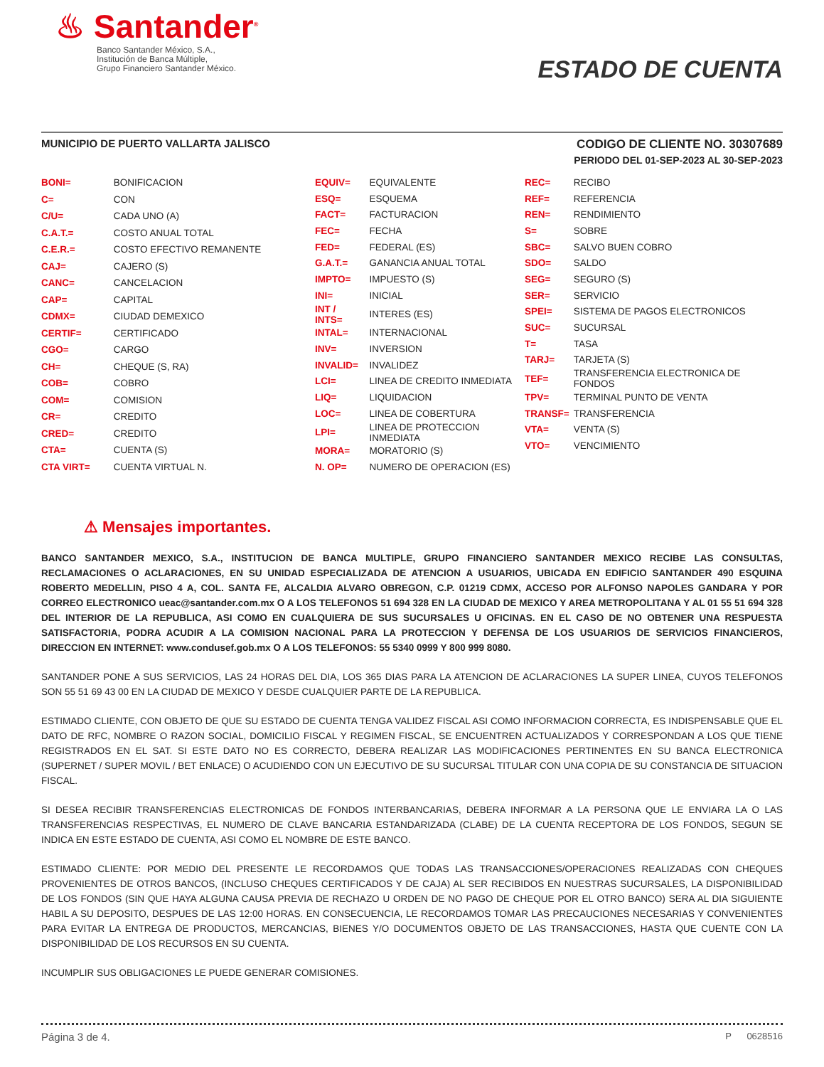♨ Santander<sup>®</sup>
Banco Santander México, S.A.,
Institución de Banca Múltiple,
Grupo Financiero Santander México.
ESTADO DE CUENTA
MUNICIPIO DE PUERTO VALLARTA JALISCO
CODIGO DE CLIENTE NO. 30307689
PERIODO DEL 01-SEP-2023 AL 30-SEP-2023
| BONI= | BONIFICACION |
| C= | CON |
| C/U= | CADA UNO (A) |
| C.A.T.= | COSTO ANUAL TOTAL |
| C.E.R.= | COSTO EFECTIVO REMANENTE |
| CAJ= | CAJERO (S) |
| CANC= | CANCELACION |
| CAP= | CAPITAL |
| CDMX= | CIUDAD DEMEXICO |
| CERTIF= | CERTIFICADO |
| CGO= | CARGO |
| CH= | CHEQUE (S, RA) |
| COB= | COBRO |
| COM= | COMISION |
| CR= | CREDITO |
| CRED= | CREDITO |
| CTA= | CUENTA (S) |
| CTA VIRT= | CUENTA VIRTUAL N. |
| EQUIV= | EQUIVALENTE |
| ESQ= | ESQUEMA |
| FACT= | FACTURACION |
| FEC= | FECHA |
| FED= | FEDERAL (ES) |
| G.A.T.= | GANANCIA ANUAL TOTAL |
| IMPTO= | IMPUESTO (S) |
| INI= | INICIAL |
| INT / INTS= | INTERES (ES) |
| INTAL= | INTERNACIONAL |
| INV= | INVERSION |
| INVALID= | INVALIDEZ |
| LCI= | LINEA DE CREDITO INMEDIATA |
| LIQ= | LIQUIDACION |
| LOC= | LINEA DE COBERTURA |
| LPI= | LINEA DE PROTECCION INMEDIATA |
| MORA= | MORATORIO (S) |
| N. OP= | NUMERO DE OPERACION (ES) |
| REC= | RECIBO |
| REF= | REFERENCIA |
| REN= | RENDIMIENTO |
| S= | SOBRE |
| SBC= | SALVO BUEN COBRO |
| SDO= | SALDO |
| SEG= | SEGURO (S) |
| SER= | SERVICIO |
| SPEI= | SISTEMA DE PAGOS ELECTRONICOS |
| SUC= | SUCURSAL |
| T= | TASA |
| TARJ= | TARJETA (S) |
| TEF= | TRANSFERENCIA ELECTRONICA DE FONDOS |
| TPV= | TERMINAL PUNTO DE VENTA |
| TRANSF= | TRANSFERENCIA |
| VTA= | VENTA (S) |
| VTO= | VENCIMIENTO |
⚠ Mensajes importantes.
BANCO SANTANDER MEXICO, S.A., INSTITUCION DE BANCA MULTIPLE, GRUPO FINANCIERO SANTANDER MEXICO RECIBE LAS CONSULTAS, RECLAMACIONES O ACLARACIONES, EN SU UNIDAD ESPECIALIZADA DE ATENCION A USUARIOS, UBICADA EN EDIFICIO SANTANDER 490 ESQUINA ROBERTO MEDELLIN, PISO 4 A, COL. SANTA FE, ALCALDIA ALVARO OBREGON, C.P. 01219 CDMX, ACCESO POR ALFONSO NAPOLES GANDARA Y POR CORREO ELECTRONICO ueac@santander.com.mx O A LOS TELEFONOS 51 694 328 EN LA CIUDAD DE MEXICO Y AREA METROPOLITANA Y AL 01 55 51 694 328 DEL INTERIOR DE LA REPUBLICA, ASI COMO EN CUALQUIERA DE SUS SUCURSALES U OFICINAS. EN EL CASO DE NO OBTENER UNA RESPUESTA SATISFACTORIA, PODRA ACUDIR A LA COMISION NACIONAL PARA LA PROTECCION Y DEFENSA DE LOS USUARIOS DE SERVICIOS FINANCIEROS, DIRECCION EN INTERNET: www.condusef.gob.mx O A LOS TELEFONOS: 55 5340 0999 Y 800 999 8080.
SANTANDER PONE A SUS SERVICIOS, LAS 24 HORAS DEL DIA, LOS 365 DIAS PARA LA ATENCION DE ACLARACIONES LA SUPER LINEA, CUYOS TELEFONOS SON 55 51 69 43 00 EN LA CIUDAD DE MEXICO Y DESDE CUALQUIER PARTE DE LA REPUBLICA.
ESTIMADO CLIENTE, CON OBJETO DE QUE SU ESTADO DE CUENTA TENGA VALIDEZ FISCAL ASI COMO INFORMACION CORRECTA, ES INDISPENSABLE QUE EL DATO DE RFC, NOMBRE O RAZON SOCIAL, DOMICILIO FISCAL Y REGIMEN FISCAL, SE ENCUENTREN ACTUALIZADOS Y CORRESPONDAN A LOS QUE TIENE REGISTRADOS EN EL SAT. SI ESTE DATO NO ES CORRECTO, DEBERA REALIZAR LAS MODIFICACIONES PERTINENTES EN SU BANCA ELECTRONICA (SUPERNET / SUPER MOVIL / BET ENLACE) O ACUDIENDO CON UN EJECUTIVO DE SU SUCURSAL TITULAR CON UNA COPIA DE SU CONSTANCIA DE SITUACION FISCAL.
SI DESEA RECIBIR TRANSFERENCIAS ELECTRONICAS DE FONDOS INTERBANCARIAS, DEBERA INFORMAR A LA PERSONA QUE LE ENVIARA LA O LAS TRANSFERENCIAS RESPECTIVAS, EL NUMERO DE CLAVE BANCARIA ESTANDARIZADA (CLABE) DE LA CUENTA RECEPTORA DE LOS FONDOS, SEGUN SE INDICA EN ESTE ESTADO DE CUENTA, ASI COMO EL NOMBRE DE ESTE BANCO.
ESTIMADO CLIENTE: POR MEDIO DEL PRESENTE LE RECORDAMOS QUE TODAS LAS TRANSACCIONES/OPERACIONES REALIZADAS CON CHEQUES PROVENIENTES DE OTROS BANCOS, (INCLUSO CHEQUES CERTIFICADOS Y DE CAJA) AL SER RECIBIDOS EN NUESTRAS SUCURSALES, LA DISPONIBILIDAD DE LOS FONDOS (SIN QUE HAYA ALGUNA CAUSA PREVIA DE RECHAZO U ORDEN DE NO PAGO DE CHEQUE POR EL OTRO BANCO) SERA AL DIA SIGUIENTE HABIL A SU DEPOSITO, DESPUES DE LAS 12:00 HORAS. EN CONSECUENCIA, LE RECORDAMOS TOMAR LAS PRECAUCIONES NECESARIAS Y CONVENIENTES PARA EVITAR LA ENTREGA DE PRODUCTOS, MERCANCIAS, BIENES Y/O DOCUMENTOS OBJETO DE LAS TRANSACCIONES, HASTA QUE CUENTE CON LA DISPONIBILIDAD DE LOS RECURSOS EN SU CUENTA.
INCUMPLIR SUS OBLIGACIONES LE PUEDE GENERAR COMISIONES.
Página 3 de 4. P 0628516